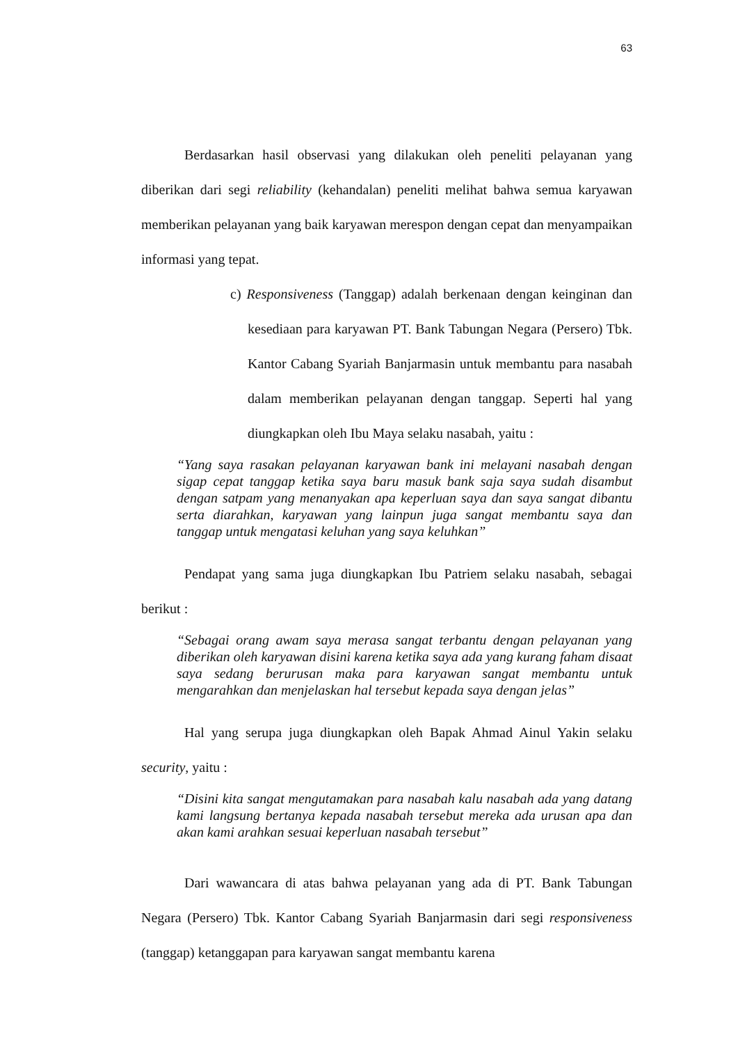63
Berdasarkan hasil observasi yang dilakukan oleh peneliti pelayanan yang diberikan dari segi reliability (kehandalan) peneliti melihat bahwa semua karyawan memberikan pelayanan yang baik karyawan merespon dengan cepat dan menyampaikan informasi yang tepat.
c) Responsiveness (Tanggap) adalah berkenaan dengan keinginan dan kesediaan para karyawan PT. Bank Tabungan Negara (Persero) Tbk. Kantor Cabang Syariah Banjarmasin untuk membantu para nasabah dalam memberikan pelayanan dengan tanggap. Seperti hal yang diungkapkan oleh Ibu Maya selaku nasabah, yaitu :
“Yang saya rasakan pelayanan karyawan bank ini melayani nasabah dengan sigap cepat tanggap ketika saya baru masuk bank saja saya sudah disambut dengan satpam yang menanyakan apa keperluan saya dan saya sangat dibantu serta diarahkan, karyawan yang lainpun juga sangat membantu saya dan tanggap untuk mengatasi keluhan yang saya keluhkan”
Pendapat yang sama juga diungkapkan Ibu Patriem selaku nasabah, sebagai berikut :
“Sebagai orang awam saya merasa sangat terbantu dengan pelayanan yang diberikan oleh karyawan disini karena ketika saya ada yang kurang faham disaat saya sedang berurusan maka para karyawan sangat membantu untuk mengarahkan dan menjelaskan hal tersebut kepada saya dengan jelas”
Hal yang serupa juga diungkapkan oleh Bapak Ahmad Ainul Yakin selaku security, yaitu :
“Disini kita sangat mengutamakan para nasabah kalu nasabah ada yang datang kami langsung bertanya kepada nasabah tersebut mereka ada urusan apa dan akan kami arahkan sesuai keperluan nasabah tersebut”
Dari wawancara di atas bahwa pelayanan yang ada di PT. Bank Tabungan Negara (Persero) Tbk. Kantor Cabang Syariah Banjarmasin dari segi responsiveness (tanggap) ketanggapan para karyawan sangat membantu karena